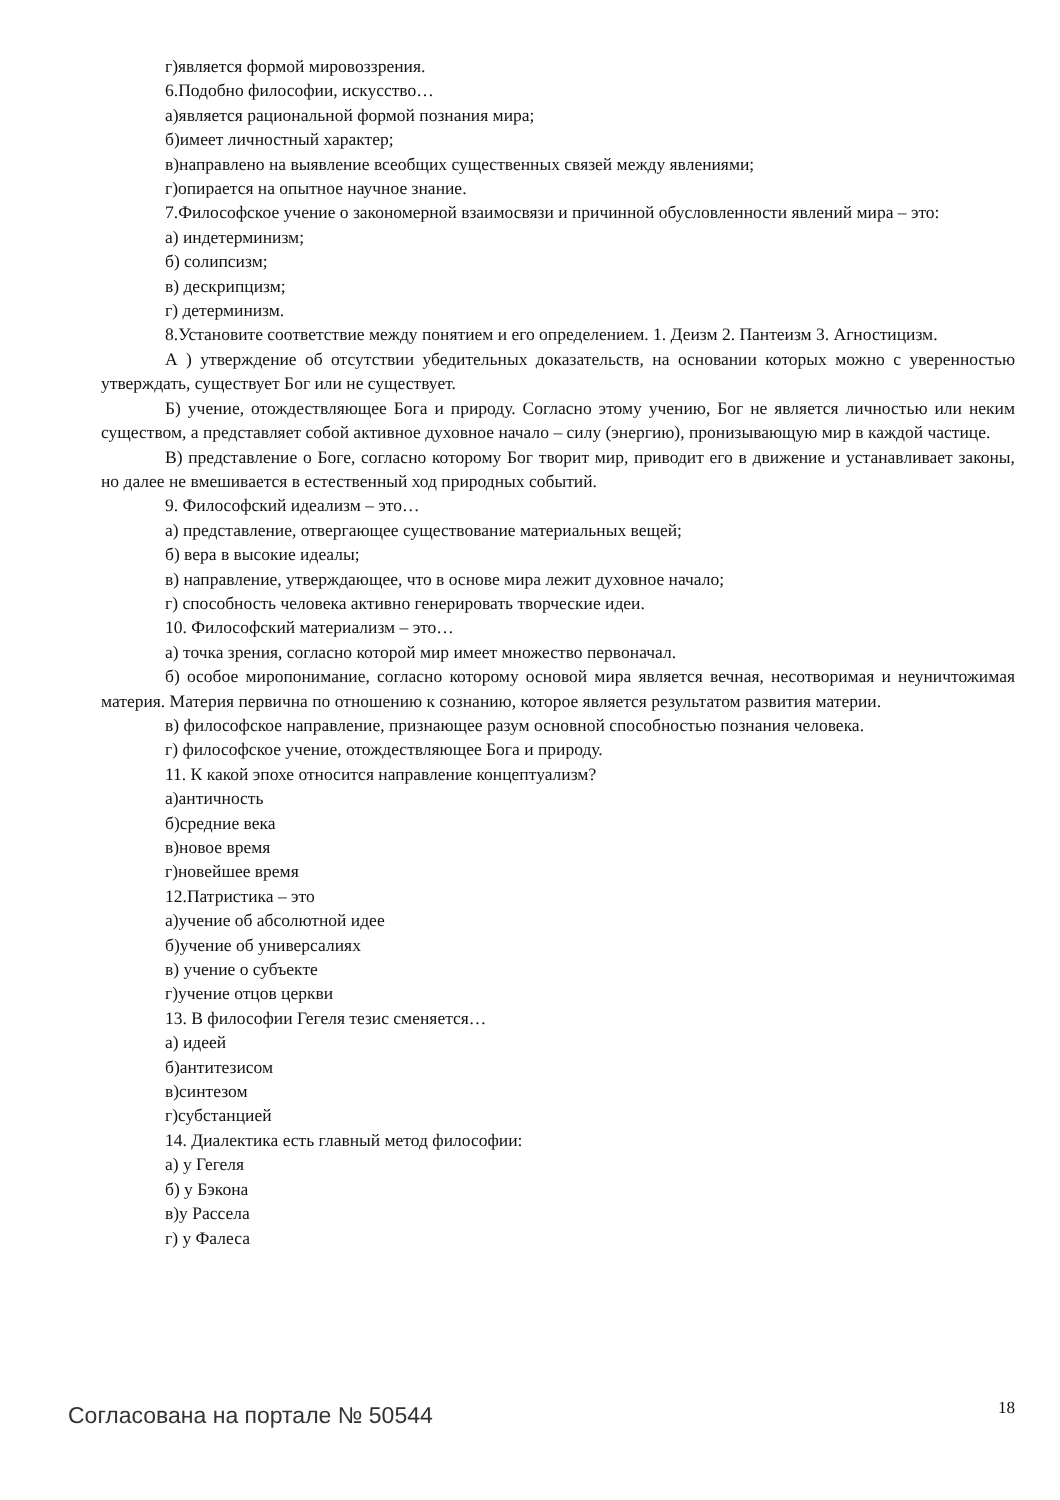г)является формой мировоззрения.
6.Подобно философии, искусство…
а)является рациональной формой познания мира;
б)имеет личностный характер;
в)направлено на выявление всеобщих существенных связей между явлениями;
г)опирается на опытное научное знание.
7.Философское учение о закономерной взаимосвязи и причинной обусловленности явлений мира – это:
а) индетерминизм;
б) солипсизм;
в) дескрипцизм;
г) детерминизм.
8.Установите соответствие между понятием и его определением. 1. Деизм 2. Пантеизм 3. Агностицизм.
А ) утверждение об отсутствии убедительных доказательств, на основании которых можно с уверенностью утверждать, существует Бог или не существует.
Б) учение, отождествляющее Бога и природу. Согласно этому учению, Бог не является личностью или неким существом, а представляет собой активное духовное начало – силу (энергию), пронизывающую мир в каждой частице.
В) представление о Боге, согласно которому Бог творит мир, приводит его в движение и устанавливает законы, но далее не вмешивается в естественный ход природных событий.
9. Философский идеализм – это…
а) представление, отвергающее существование материальных вещей;
б) вера в высокие идеалы;
в) направление, утверждающее, что в основе мира лежит духовное начало;
г) способность человека активно генерировать творческие идеи.
10. Философский материализм – это…
а) точка зрения, согласно которой мир имеет множество первоначал.
б) особое миропонимание, согласно которому основой мира является вечная, несотворимая и неуничтожимая материя. Материя первична по отношению к сознанию, которое является результатом развития материи.
в) философское направление, признающее разум основной способностью познания человека.
г) философское учение, отождествляющее Бога и природу.
11. К какой эпохе относится направление концептуализм?
а)античность
б)средние века
в)новое время
г)новейшее время
12.Патристика – это
а)учение об абсолютной идее
б)учение об универсалиях
в) учение о субъекте
г)учение отцов церкви
13. В философии Гегеля тезис сменяется…
а) идеей
б)антитезисом
в)синтезом
г)субстанцией
14. Диалектика есть главный метод философии:
а) у Гегеля
б) у Бэкона
в)у Рассела
г) у Фалеса
Согласована на портале № 50544 18